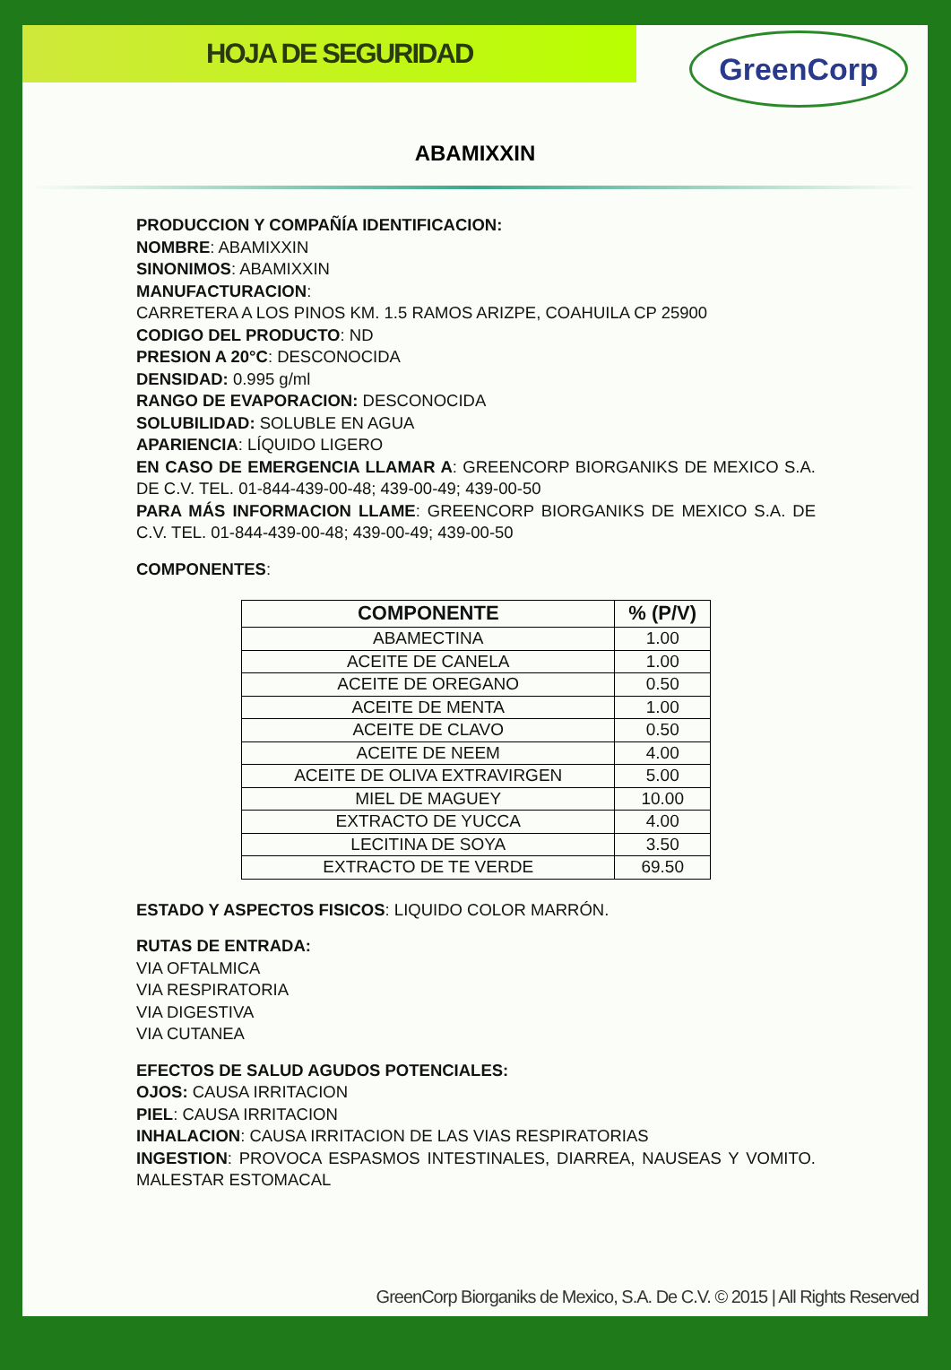HOJA DE SEGURIDAD
GreenCorp
ABAMIXXIN
PRODUCCION Y COMPAÑÍA IDENTIFICACION:
NOMBRE: ABAMIXXIN
SINONIMOS: ABAMIXXIN
MANUFACTURACION:
CARRETERA A LOS PINOS KM. 1.5 RAMOS ARIZPE, COAHUILA CP 25900
CODIGO DEL PRODUCTO: ND
PRESION A 20°C: DESCONOCIDA
DENSIDAD: 0.995 g/ml
RANGO DE EVAPORACION: DESCONOCIDA
SOLUBILIDAD: SOLUBLE EN AGUA
APARIENCIA: LÍQUIDO LIGERO
EN CASO DE EMERGENCIA LLAMAR A: GREENCORP BIORGANIKS DE MEXICO S.A. DE C.V. TEL. 01-844-439-00-48; 439-00-49; 439-00-50
PARA MÁS INFORMACION LLAME: GREENCORP BIORGANIKS DE MEXICO S.A. DE C.V. TEL. 01-844-439-00-48; 439-00-49; 439-00-50
COMPONENTES:
| COMPONENTE | % (P/V) |
| --- | --- |
| ABAMECTINA | 1.00 |
| ACEITE DE CANELA | 1.00 |
| ACEITE DE OREGANO | 0.50 |
| ACEITE DE MENTA | 1.00 |
| ACEITE DE CLAVO | 0.50 |
| ACEITE DE NEEM | 4.00 |
| ACEITE DE OLIVA EXTRAVIRGEN | 5.00 |
| MIEL DE MAGUEY | 10.00 |
| EXTRACTO DE YUCCA | 4.00 |
| LECITINA DE SOYA | 3.50 |
| EXTRACTO DE TE VERDE | 69.50 |
ESTADO Y ASPECTOS FISICOS: LIQUIDO COLOR MARRÓN.
RUTAS DE ENTRADA:
VIA OFTALMICA
VIA RESPIRATORIA
VIA DIGESTIVA
VIA CUTANEA
EFECTOS DE SALUD AGUDOS POTENCIALES:
OJOS: CAUSA IRRITACION
PIEL: CAUSA IRRITACION
INHALACION: CAUSA IRRITACION DE LAS VIAS RESPIRATORIAS
INGESTION: PROVOCA ESPASMOS INTESTINALES, DIARREA, NAUSEAS Y VOMITO. MALESTAR ESTOMACAL
GreenCorp Biorganiks de Mexico, S.A. De C.V. © 2015 | All Rights Reserved